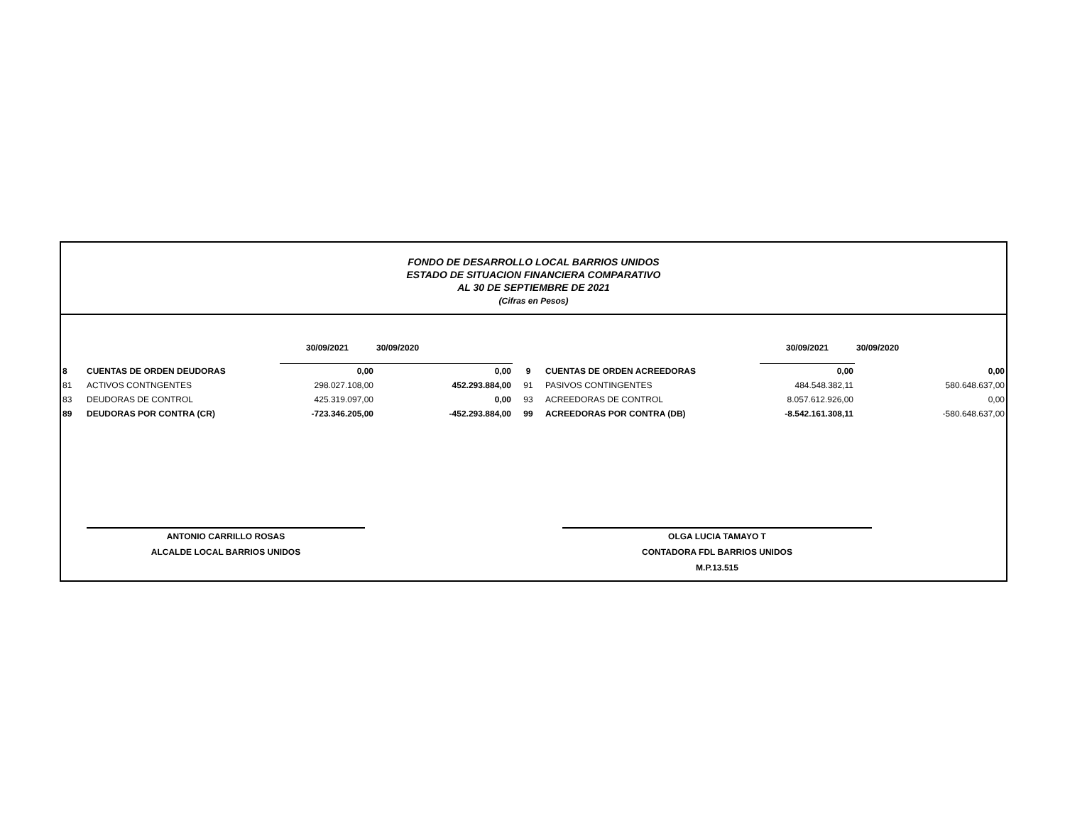FONDO DE DESARROLLO LOCAL BARRIOS UNIDOS
ESTADO DE SITUACION FINANCIERA COMPARATIVO
AL 30 DE SEPTIEMBRE DE 2021
(Cifras en Pesos)
| | | 30/09/2021 | 30/09/2020 | | | 30/09/2021 | 30/09/2020 |
| --- | --- | --- | --- | --- | --- | --- | --- |
| 8 | CUENTAS DE ORDEN DEUDORAS | 0,00 | 0,00 | 9 | CUENTAS DE ORDEN ACREEDORAS | 0,00 | 0,00 |
| 81 | ACTIVOS CONTNGENTES | 298.027.108,00 | 452.293.884,00 | 91 | PASIVOS CONTINGENTES | 484.548.382,11 | 580.648.637,00 |
| 83 | DEUDORAS DE CONTROL | 425.319.097,00 | 0,00 | 93 | ACREEDORAS DE CONTROL | 8.057.612.926,00 | 0,00 |
| 89 | DEUDORAS POR CONTRA (CR) | -723.346.205,00 | -452.293.884,00 | 99 | ACREEDORAS POR CONTRA (DB) | -8.542.161.308,11 | -580.648.637,00 |
ANTONIO CARRILLO ROSAS
ALCALDE LOCAL BARRIOS UNIDOS
OLGA LUCIA TAMAYO T
CONTADORA FDL BARRIOS UNIDOS
M.P.13.515